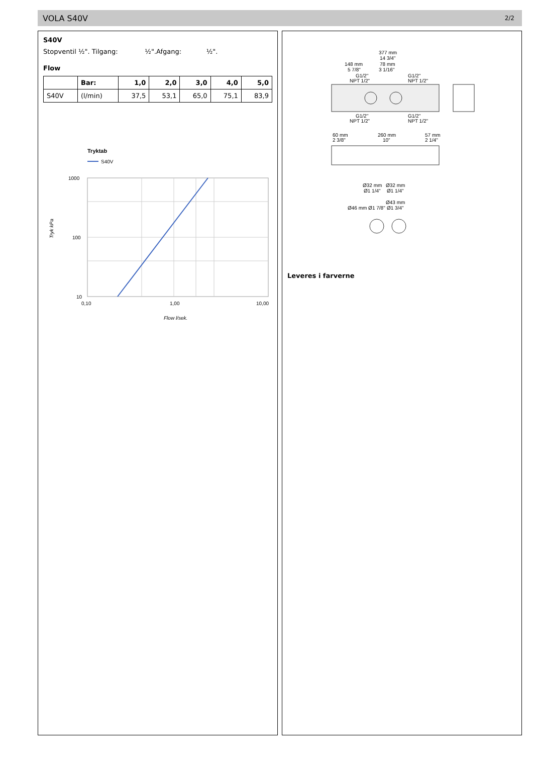VOLA S40V 2/2
S40V
Stopventil ½". Tilgang: ½".Afgang: ½".
Flow
| | Bar: | 1,0 | 2,0 | 3,0 | 4,0 | 5,0 |
| --- | --- | --- | --- | --- | --- | --- |
| S40V | (l/min) | 37,5 | 53,1 | 65,0 | 75,1 | 83,9 |
Tryktab
S40V
1000
100
10
0,10
1,00
10,00
Flow l/sek.
Tryk kPa
377 mm
14 3/4"
148 mm
5 7/8"
78 mm
3 1/16"
G1/2"
NPT 1/2"
G1/2"
NPT 1/2"
G1/2"
NPT 1/2"
G1/2"
NPT 1/2"
60 mm
2 3/8"
260 mm
10"
57 mm
2 1/4"
Ø32 mm
Ø32 mm
Ø1 1/4"
Ø1 1/4"
Ø43 mm
Ø1 3/4"
Ø46 mm Ø1 7/8"
Leveres i farverne